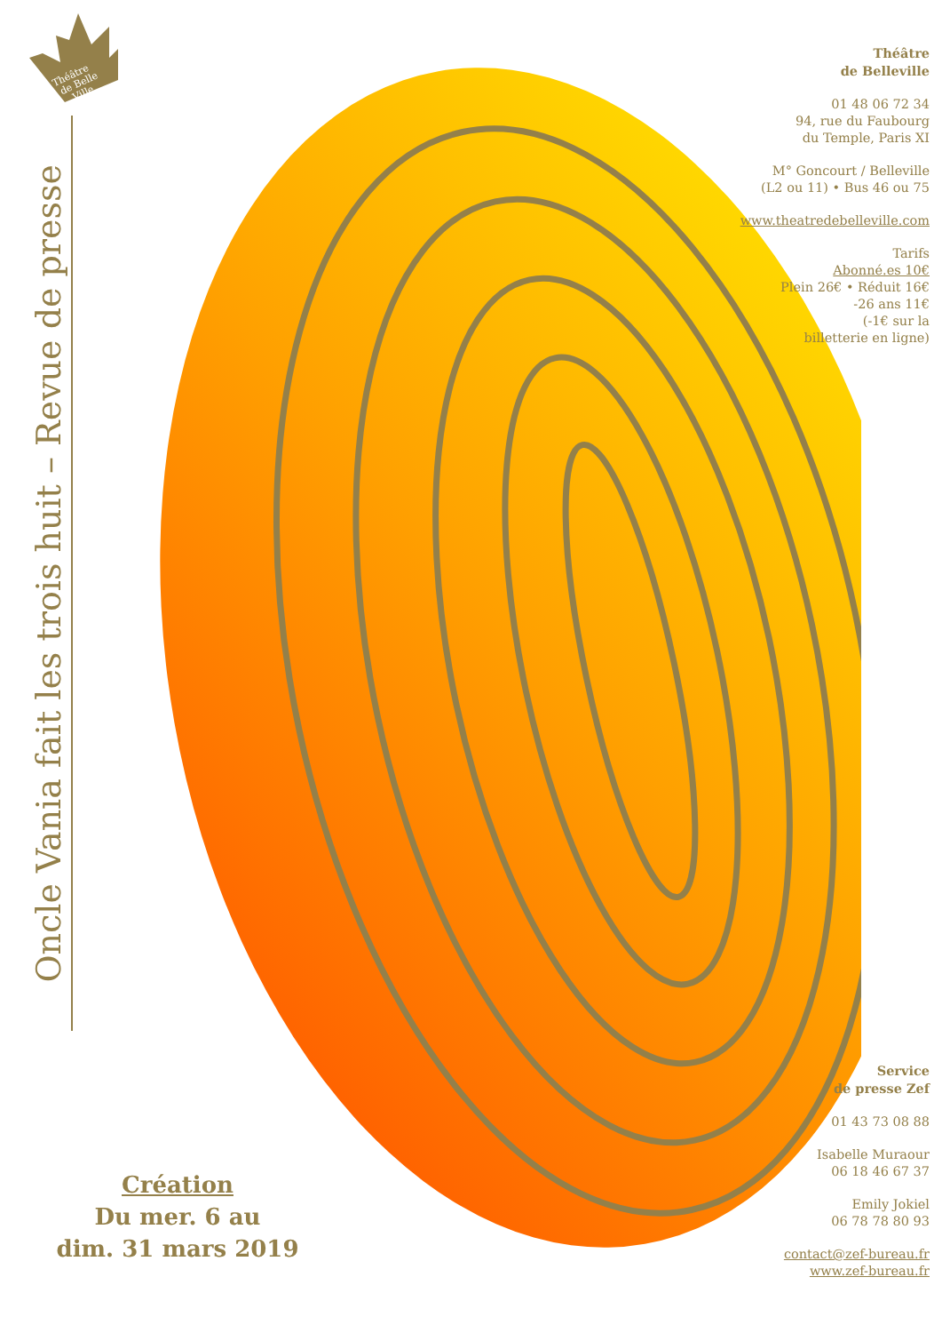Théâtre
de Belle
Ville
Oncle Vania fait les trois huit – Revue de presse
Théâtre
de Belleville
01 48 06 72 34
94, rue du Faubourg
du Temple, Paris XI
M° Goncourt / Belleville
(L2 ou 11) • Bus 46 ou 75
www.theatredebelleville.com
Tarifs
Abonné.es 10€
Plein 26€ • Réduit 16€
-26 ans 11€
(-1€ sur la
billetterie en ligne)
Service
de presse Zef
01 43 73 08 88
Isabelle Muraour
06 18 46 67 37
Emily Jokiel
06 78 78 80 93
contact@zef-bureau.fr
www.zef-bureau.fr
Création
Du mer. 6 au
dim. 31 mars 2019